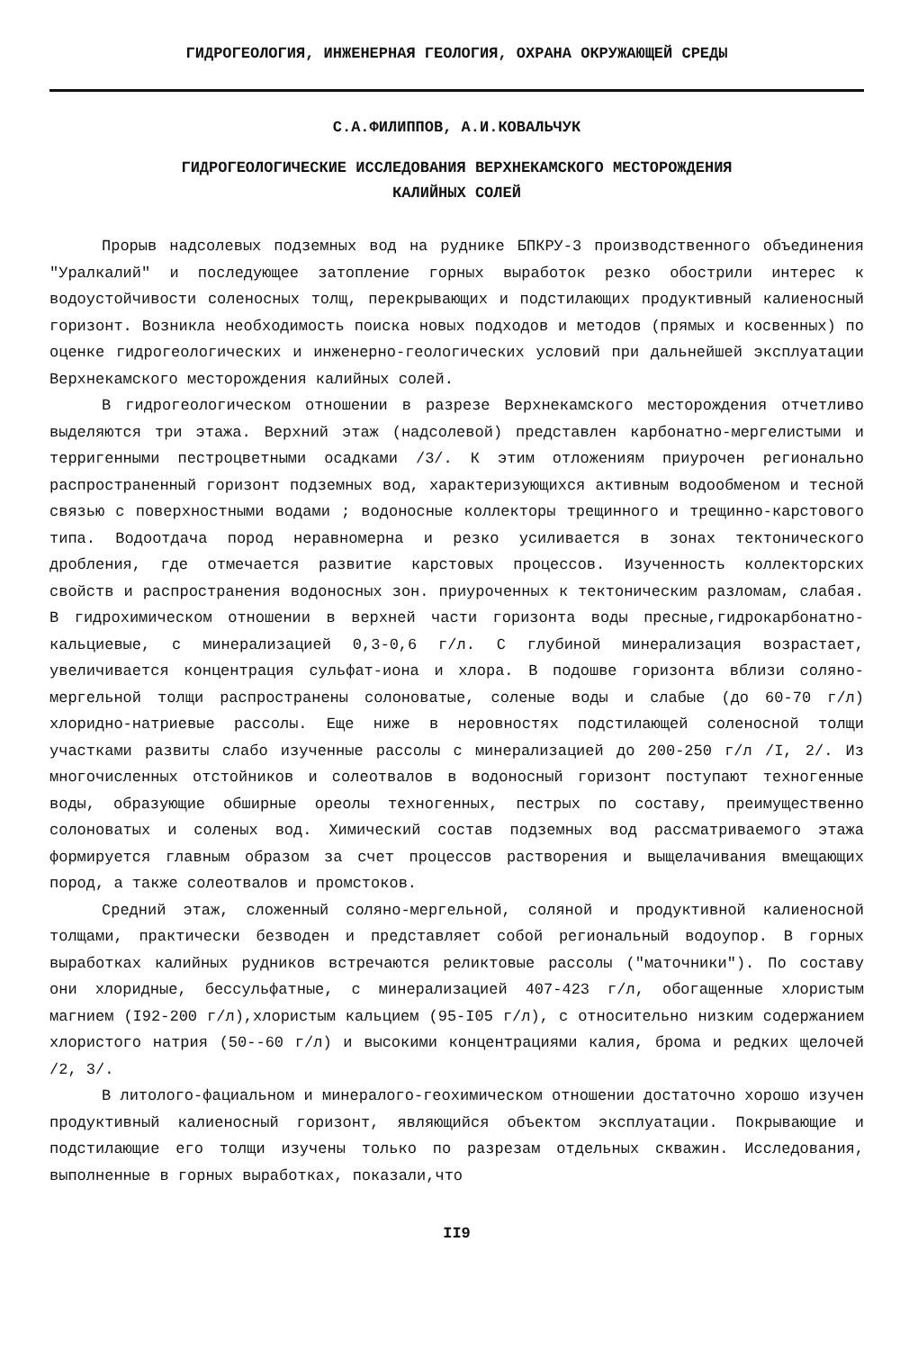ГИДРОГЕОЛОГИЯ, ИНЖЕНЕРНАЯ ГЕОЛОГИЯ, ОХРАНА ОКРУЖАЮЩЕЙ СРЕДЫ
С.А.ФИЛИППОВ, А.И.КОВАЛЬЧУК
ГИДРОГЕОЛОГИЧЕСКИЕ ИССЛЕДОВАНИЯ ВЕРХНЕКАМСКОГО МЕСТОРОЖДЕНИЯ
КАЛИЙНЫХ СОЛЕЙ
Прорыв надсолевых подземных вод на руднике БПКРУ-3 производственного объединения "Уралкалий" и последующее затопление горных выработок резко обострили интерес к водоустойчивости соленосных толщ, перекрывающих и подстилающих продуктивный калиеносный горизонт. Возникла необходимость поиска новых подходов и методов (прямых и косвенных) по оценке гидрогеологических и инженерно-геологических условий при дальнейшей эксплуатации Верхнекамского месторождения калийных солей.
В гидрогеологическом отношении в разрезе Верхнекамского месторождения отчетливо выделяются три этажа. Верхний этаж (надсолевой) представлен карбонатно-мергелистыми и терригенными пестроцветными осадками /3/. К этим отложениям приурочен регионально распространенный горизонт подземных вод, характеризующихся активным водообменом и тесной связью с поверхностными водами ; водоносные коллекторы трещинного и трещинно-карстового типа. Водоотдача пород неравномерна и резко усиливается в зонах тектонического дробления, где отмечается развитие карстовых процессов. Изученность коллекторских свойств и распространения водоносных зон. приуроченных к тектоническим разломам, слабая. В гидрохимическом отношении в верхней части горизонта воды пресные,гидрокарбонатно-кальциевые, с минерализацией 0,3-0,6 г/л. С глубиной минерализация возрастает, увеличивается концентрация сульфат-иона и хлора. В подошве горизонта вблизи соляно-мергельной толщи распространены солоноватые, соленые воды и слабые (до 60-70 г/л) хлоридно-натриевые рассолы. Еще ниже в неровностях подстилающей соленосной толщи участками развиты слабо изученные рассолы с минерализацией до 200-250 г/л /I, 2/. Из многочисленных отстойников и солеотвалов в водоносный горизонт поступают техногенные воды, образующие обширные ореолы техногенных, пестрых по составу, преимущественно солоноватых и соленых вод. Химический состав подземных вод рассматриваемого этажа формируется главным образом за счет процессов растворения и выщелачивания вмещающих пород, а также солеотвалов и промстоков.
Средний этаж, сложенный соляно-мергельной, соляной и продуктивной калиеносной толщами, практически безводен и представляет собой региональный водоупор. В горных выработках калийных рудников встречаются реликтовые рассолы ("маточники"). По составу они хлоридные, бессульфатные, с минерализацией 407-423 г/л, обогащенные хлористым магнием (I92-200 г/л),хлористым кальцием (95-I05 г/л), с относительно низким содержанием хлористого натрия (50--60 г/л) и высокими концентрациями калия, брома и редких щелочей /2, 3/.
В литолого-фациальном и минералого-геохимическом отношении достаточно хорошо изучен продуктивный калиеносный горизонт, являющийся объектом эксплуатации. Покрывающие и подстилающие его толщи изучены только по разрезам отдельных скважин. Исследования, выполненные в горных выработках, показали,что
II9